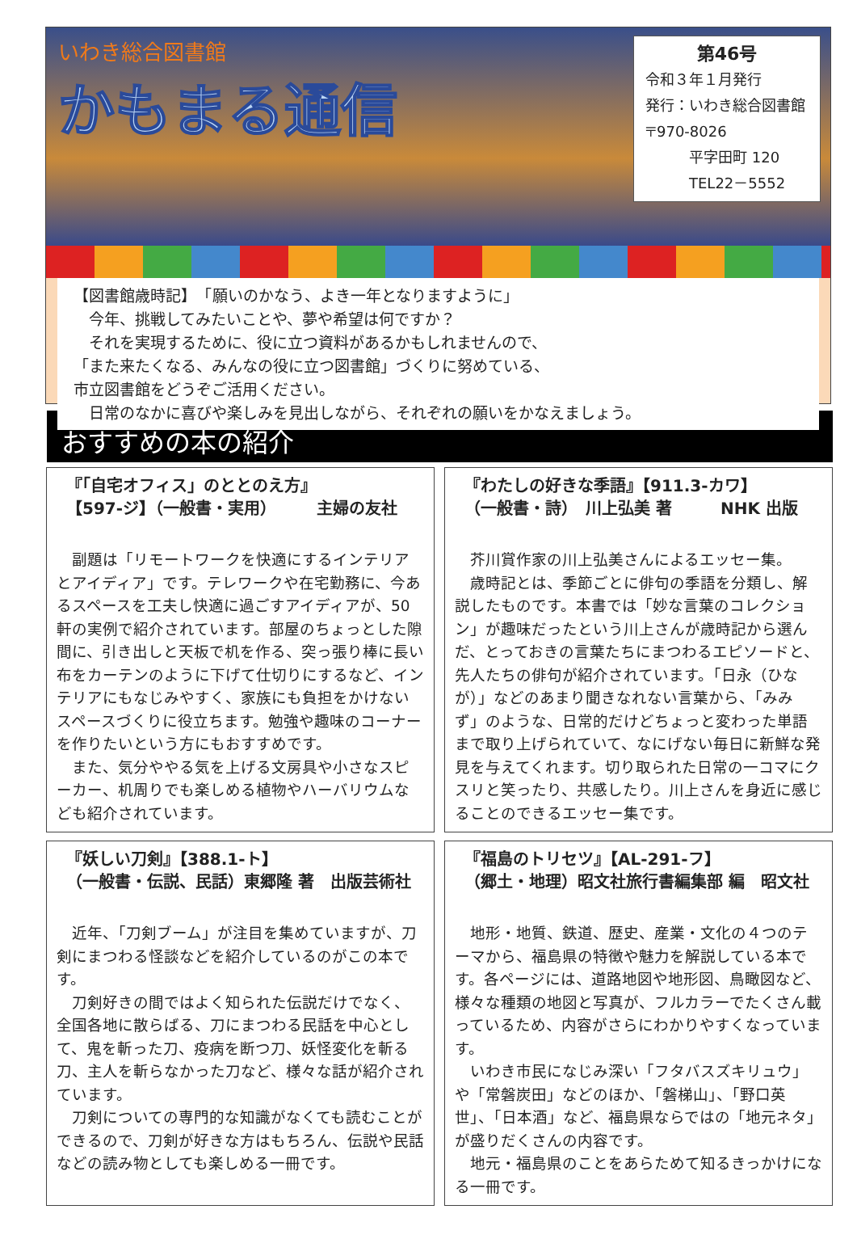いわき総合図書館
かもまる通信
第46号
令和３年１月発行
発行：いわき総合図書館
〒970-8026
　　　平字田町 120
　　　TEL22－5552
【図書館歳時記】　「願いのかなう、よき一年となりますように」
　今年、挑戦してみたいことや、夢や希望は何ですか？
　それを実現するために、役に立つ資料があるかもしれませんので、
「また来たくなる、みんなの役に立つ図書館」づくりに努めている、
市立図書館をどうぞご活用ください。
　日常のなかに喜びや楽しみを見出しながら、それぞれの願いをかなえましょう。
おすすめの本の紹介
『「自宅オフィス」のととのえ方』
【597-ジ】（一般書・実用）　　　主婦の友社
副題は「リモートワークを快適にするインテリアとアイディア」です。テレワークや在宅勤務に、今あるスペースを工夫し快適に過ごすアイディアが、50軒の実例で紹介されています。部屋のちょっとした隙間に、引き出しと天板で机を作る、突っ張り棒に長い布をカーテンのように下げて仕切りにするなど、インテリアにもなじみやすく、家族にも負担をかけないスペースづくりに役立ちます。勉強や趣味のコーナーを作りたいという方にもおすすめです。
また、気分ややる気を上げる文房具や小さなスピーカー、机周りでも楽しめる植物やハーバリウムなども紹介されています。
『わたしの好きな季語』【911.3-カワ】
（一般書・詩）　川上弘美 著　　　NHK 出版
芥川賞作家の川上弘美さんによるエッセー集。
歳時記とは、季節ごとに俳句の季語を分類し、解説したものです。本書では「妙な言葉のコレクション」が趣味だったという川上さんが歳時記から選んだ、とっておきの言葉たちにまつわるエピソードと、先人たちの俳句が紹介されています。「日永（ひなが）」などのあまり聞きなれない言葉から、「みみず」のような、日常的だけどちょっと変わった単語まで取り上げられていて、なにげない毎日に新鮮な発見を与えてくれます。切り取られた日常の一コマにクスリと笑ったり、共感したり。川上さんを身近に感じることのできるエッセー集です。
『妖しい刀剣』【388.1-ト】
（一般書・伝説、民話）東郷隆 著　出版芸術社
近年、「刀剣ブーム」が注目を集めていますが、刀剣にまつわる怪談などを紹介しているのがこの本です。
刀剣好きの間ではよく知られた伝説だけでなく、全国各地に散らばる、刀にまつわる民話を中心として、鬼を斬った刀、疫病を断つ刀、妖怪変化を斬る刀、主人を斬らなかった刀など、様々な話が紹介されています。
刀剣についての専門的な知識がなくても読むことができるので、刀剣が好きな方はもちろん、伝説や民話などの読み物としても楽しめる一冊です。
『福島のトリセツ』【AL-291-フ】
（郷土・地理）昭文社旅行書編集部 編　昭文社
地形・地質、鉄道、歴史、産業・文化の４つのテーマから、福島県の特徴や魅力を解説している本です。各ページには、道路地図や地形図、鳥瞰図など、様々な種類の地図と写真が、フルカラーでたくさん載っているため、内容がさらにわかりやすくなっています。
いわき市民になじみ深い「フタバスズキリュウ」や「常磐炭田」などのほか、「磐梯山」、「野口英世」、「日本酒」など、福島県ならではの「地元ネタ」が盛りだくさんの内容です。
地元・福島県のことをあらためて知るきっかけになる一冊です。